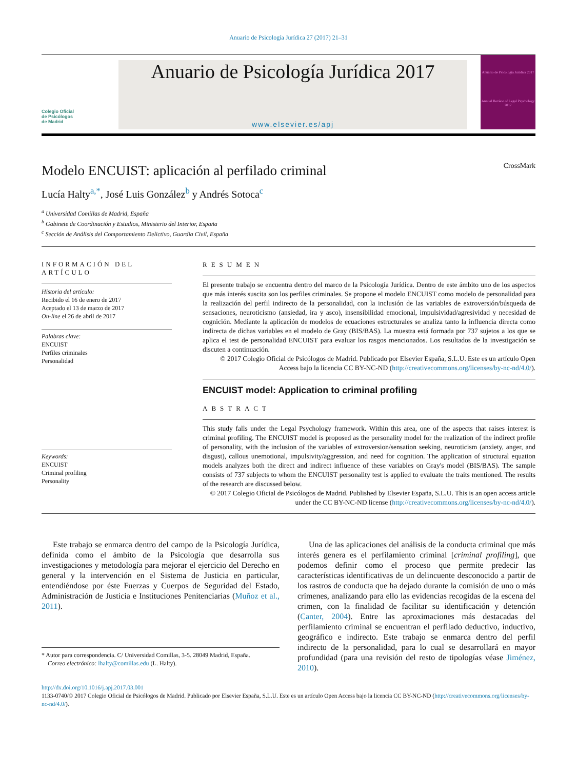Anuario de Psicología Jurídica 27 (2017) 21–31
Colegio Oficial
de Psicólogos
de Madrid
Anuario de Psicología Jurídica 2017
www.elsevier.es/apj
Anuario de Psicología Jurídica 2017
Annual Review of Legal Psychology 2017
CrossMark
Modelo ENCUIST: aplicación al perfilado criminal
Lucía Halty<sup>a,*</sup>, José Luis González<sup>b</sup> y Andrés Sotoca<sup>c</sup>
<sup>a</sup> Universidad Comillas de Madrid, España
<sup>b</sup> Gabinete de Coordinación y Estudios, Ministerio del Interior, España
<sup>c</sup> Sección de Análisis del Comportamiento Delictivo, Guardia Civil, España
INFORMACIÓN DEL ARTÍCULO
Historia del artículo:
Recibido el 16 de enero de 2017
Aceptado el 13 de marzo de 2017
On-line el 26 de abril de 2017
Palabras clave:
ENCUIST
Perfiles criminales
Personalidad
Keywords:
ENCUIST
Criminal profiling
Personality
RESUMEN
El presente trabajo se encuentra dentro del marco de la Psicología Jurídica. Dentro de este ámbito uno de los aspectos que más interés suscita son los perfiles criminales. Se propone el modelo ENCUIST como modelo de personalidad para la realización del perfil indirecto de la personalidad, con la inclusión de las variables de extroversión/búsqueda de sensaciones, neuroticismo (ansiedad, ira y asco), insensibilidad emocional, impulsividad/agresividad y necesidad de cognición. Mediante la aplicación de modelos de ecuaciones estructurales se analiza tanto la influencia directa como indirecta de dichas variables en el modelo de Gray (BIS/BAS). La muestra está formada por 737 sujetos a los que se aplica el test de personalidad ENCUIST para evaluar los rasgos mencionados. Los resultados de la investigación se discuten a continuación.
© 2017 Colegio Oficial de Psicólogos de Madrid. Publicado por Elsevier España, S.L.U. Este es un artículo Open Access bajo la licencia CC BY-NC-ND (http://creativecommons.org/licenses/by-nc-nd/4.0/).
ENCUIST model: Application to criminal profiling
ABSTRACT
This study falls under the Legal Psychology framework. Within this area, one of the aspects that raises interest is criminal profiling. The ENCUIST model is proposed as the personality model for the realization of the indirect profile of personality, with the inclusion of the variables of extroversion/sensation seeking, neuroticism (anxiety, anger, and disgust), callous unemotional, impulsivity/aggression, and need for cognition. The application of structural equation models analyzes both the direct and indirect influence of these variables on Gray's model (BIS/BAS). The sample consists of 737 subjects to whom the ENCUIST personality test is applied to evaluate the traits mentioned. The results of the research are discussed below.
© 2017 Colegio Oficial de Psicólogos de Madrid. Published by Elsevier España, S.L.U. This is an open access article under the CC BY-NC-ND license (http://creativecommons.org/licenses/by-nc-nd/4.0/).
Este trabajo se enmarca dentro del campo de la Psicología Jurídica, definida como el ámbito de la Psicología que desarrolla sus investigaciones y metodología para mejorar el ejercicio del Derecho en general y la intervención en el Sistema de Justicia en particular, entendiéndose por éste Fuerzas y Cuerpos de Seguridad del Estado, Administración de Justicia e Instituciones Penitenciarias (Muñoz et al., 2011).
* Autor para correspondencia. C/ Universidad Comillas, 3-5. 28049 Madrid, España.
Correo electrónico: lhalty@comillas.edu (L. Halty).
Una de las aplicaciones del análisis de la conducta criminal que más interés genera es el perfilamiento criminal [criminal profiling], que podemos definir como el proceso que permite predecir las características identificativas de un delincuente desconocido a partir de los rastros de conducta que ha dejado durante la comisión de uno o más crímenes, analizando para ello las evidencias recogidas de la escena del crimen, con la finalidad de facilitar su identificación y detención (Canter, 2004). Entre las aproximaciones más destacadas del perfilamiento criminal se encuentran el perfilado deductivo, inductivo, geográfico e indirecto. Este trabajo se enmarca dentro del perfil indirecto de la personalidad, para lo cual se desarrollará en mayor profundidad (para una revisión del resto de tipologías véase Jiménez, 2010).
http://dx.doi.org/10.1016/j.apj.2017.03.001
1133-0740/© 2017 Colegio Oficial de Psicólogos de Madrid. Publicado por Elsevier España, S.L.U. Este es un artículo Open Access bajo la licencia CC BY-NC-ND (http://creativecommons.org/licenses/by-nc-nd/4.0/).